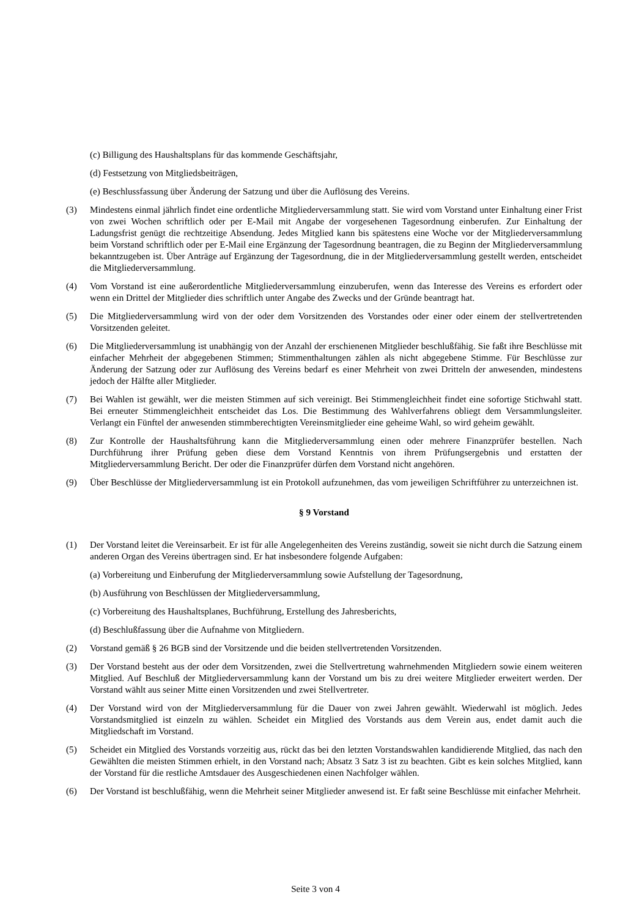(c) Billigung des Haushaltsplans für das kommende Geschäftsjahr,
(d) Festsetzung von Mitgliedsbeiträgen,
(e) Beschlussfassung über Änderung der Satzung und über die Auflösung des Vereins.
(3) Mindestens einmal jährlich findet eine ordentliche Mitgliederversammlung statt. Sie wird vom Vorstand unter Einhaltung einer Frist von zwei Wochen schriftlich oder per E-Mail mit Angabe der vorgesehenen Tagesordnung einberufen. Zur Einhaltung der Ladungsfrist genügt die rechtzeitige Absendung. Jedes Mitglied kann bis spätestens eine Woche vor der Mitgliederversammlung beim Vorstand schriftlich oder per E-Mail eine Ergänzung der Tagesordnung beantragen, die zu Beginn der Mitgliederversammlung bekanntzugeben ist. Über Anträge auf Ergänzung der Tagesordnung, die in der Mitgliederversammlung gestellt werden, entscheidet die Mitgliederversammlung.
(4) Vom Vorstand ist eine außerordentliche Mitgliederversammlung einzuberufen, wenn das Interesse des Vereins es erfordert oder wenn ein Drittel der Mitglieder dies schriftlich unter Angabe des Zwecks und der Gründe beantragt hat.
(5) Die Mitgliederversammlung wird von der oder dem Vorsitzenden des Vorstandes oder einer oder einem der stellvertretenden Vorsitzenden geleitet.
(6) Die Mitgliederversammlung ist unabhängig von der Anzahl der erschienenen Mitglieder beschlußfähig. Sie faßt ihre Beschlüsse mit einfacher Mehrheit der abgegebenen Stimmen; Stimmenthaltungen zählen als nicht abgegebene Stimme. Für Beschlüsse zur Änderung der Satzung oder zur Auflösung des Vereins bedarf es einer Mehrheit von zwei Dritteln der anwesenden, mindestens jedoch der Hälfte aller Mitglieder.
(7) Bei Wahlen ist gewählt, wer die meisten Stimmen auf sich vereinigt. Bei Stimmengleichheit findet eine sofortige Stichwahl statt. Bei erneuter Stimmengleichheit entscheidet das Los. Die Bestimmung des Wahlverfahrens obliegt dem Versammlungsleiter. Verlangt ein Fünftel der anwesenden stimmberechtigten Vereinsmitglieder eine geheime Wahl, so wird geheim gewählt.
(8) Zur Kontrolle der Haushaltsführung kann die Mitgliederversammlung einen oder mehrere Finanzprüfer bestellen. Nach Durchführung ihrer Prüfung geben diese dem Vorstand Kenntnis von ihrem Prüfungsergebnis und erstatten der Mitgliederversammlung Bericht. Der oder die Finanzprüfer dürfen dem Vorstand nicht angehören.
(9) Über Beschlüsse der Mitgliederversammlung ist ein Protokoll aufzunehmen, das vom jeweiligen Schriftführer zu unterzeichnen ist.
§ 9 Vorstand
(1) Der Vorstand leitet die Vereinsarbeit. Er ist für alle Angelegenheiten des Vereins zuständig, soweit sie nicht durch die Satzung einem anderen Organ des Vereins übertragen sind. Er hat insbesondere folgende Aufgaben:
(a) Vorbereitung und Einberufung der Mitgliederversammlung sowie Aufstellung der Tagesordnung,
(b) Ausführung von Beschlüssen der Mitgliederversammlung,
(c) Vorbereitung des Haushaltsplanes, Buchführung, Erstellung des Jahresberichts,
(d) Beschlußfassung über die Aufnahme von Mitgliedern.
(2) Vorstand gemäß § 26 BGB sind der Vorsitzende und die beiden stellvertretenden Vorsitzenden.
(3) Der Vorstand besteht aus der oder dem Vorsitzenden, zwei die Stellvertretung wahrnehmenden Mitgliedern sowie einem weiteren Mitglied. Auf Beschluß der Mitgliederversammlung kann der Vorstand um bis zu drei weitere Mitglieder erweitert werden. Der Vorstand wählt aus seiner Mitte einen Vorsitzenden und zwei Stellvertreter.
(4) Der Vorstand wird von der Mitgliederversammlung für die Dauer von zwei Jahren gewählt. Wiederwahl ist möglich. Jedes Vorstandsmitglied ist einzeln zu wählen. Scheidet ein Mitglied des Vorstands aus dem Verein aus, endet damit auch die Mitgliedschaft im Vorstand.
(5) Scheidet ein Mitglied des Vorstands vorzeitig aus, rückt das bei den letzten Vorstandswahlen kandidierende Mitglied, das nach den Gewählten die meisten Stimmen erhielt, in den Vorstand nach; Absatz 3 Satz 3 ist zu beachten. Gibt es kein solches Mitglied, kann der Vorstand für die restliche Amtsdauer des Ausgeschiedenen einen Nachfolger wählen.
(6) Der Vorstand ist beschlußfähig, wenn die Mehrheit seiner Mitglieder anwesend ist. Er faßt seine Beschlüsse mit einfacher Mehrheit.
Seite 3 von 4